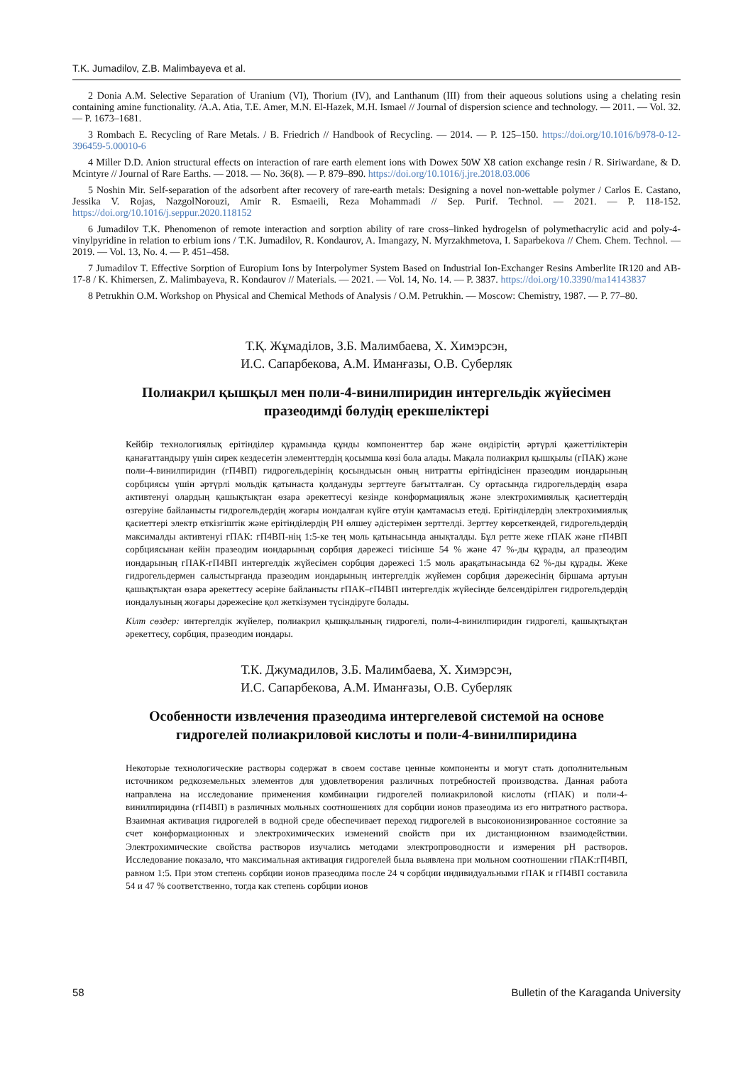T.K. Jumadilov, Z.B. Malimbayeva et al.
2 Donia A.M. Selective Separation of Uranium (VI), Thorium (IV), and Lanthanum (III) from their aqueous solutions using a chelating resin containing amine functionality. /A.A. Atia, T.E. Amer, M.N. El-Hazek, M.H. Ismael // Journal of dispersion science and technology. — 2011. — Vol. 32. — P. 1673–1681.
3 Rombach E. Recycling of Rare Metals. / B. Friedrich // Handbook of Recycling. — 2014. — P. 125–150. https://doi.org/10.1016/b978-0-12-396459-5.00010-6
4 Miller D.D. Anion structural effects on interaction of rare earth element ions with Dowex 50W X8 cation exchange resin / R. Siriwardane, & D. Mcintyre // Journal of Rare Earths. — 2018. — No. 36(8). — P. 879–890. https://doi.org/10.1016/j.jre.2018.03.006
5 Noshin Mir. Self-separation of the adsorbent after recovery of rare-earth metals: Designing a novel non-wettable polymer / Carlos E. Castano, Jessika V. Rojas, NazgolNorouzi, Amir R. Esmaeili, Reza Mohammadi // Sep. Purif. Technol. — 2021. — P. 118-152. https://doi.org/10.1016/j.seppur.2020.118152
6 Jumadilov T.K. Phenomenon of remote interaction and sorption ability of rare cross–linked hydrogelsn of polymethacrylic acid and poly-4-vinylpyridine in relation to erbium ions / T.K. Jumadilov, R. Kondaurov, A. Imangazy, N. Myrzakhmetova, I. Saparbekova // Chem. Chem. Technol. — 2019. — Vol. 13, No. 4. — P. 451–458.
7 Jumadilov T. Effective Sorption of Europium Ions by Interpolymer System Based on Industrial Ion-Exchanger Resins Amberlite IR120 and AB-17-8 / K. Khimersen, Z. Malimbayeva, R. Kondaurov // Materials. — 2021. — Vol. 14, No. 14. — P. 3837. https://doi.org/10.3390/ma14143837
8 Petrukhin O.M. Workshop on Physical and Chemical Methods of Analysis / O.M. Petrukhin. — Moscow: Chemistry, 1987. — P. 77–80.
Т.Қ. Жұмаділов, З.Б. Малимбаева, Х. Химэрсэн,
И.С. Сапарбекова, А.М. Иманғазы, О.В. Суберляк
Полиакрил қышқыл мен поли-4-винилпиридин интергельдік жүйесімен
празеодимді бөлудің ерекшеліктері
Кейбір технологиялық ерітінділер құрамында құнды компоненттер бар және өндірістің әртүрлі қажеттіліктерін қанағаттандыру үшін сирек кездесетін элементтердің қосымша көзі бола алады. Мақала полиакрил қышқылы (гПАК) және поли-4-винилпиридин (гП4ВП) гидрогельдерінің қосындысын оның нитратты ерітіндісінен празеодим иондарының сорбциясы үшін әртүрлі мольдік қатынаста қолдануды зерттеуге бағытталған. Су ортасында гидрогельдердің өзара активтенуі олардың қашықтықтан өзара әрекеттесуі кезінде конформациялық және электрохимиялық қасиеттердің өзгеруіне байланысты гидрогельдердің жоғары иондалған күйге өтуін қамтамасыз етеді. Ерітінділердің электрохимиялық қасиеттері электр өткізгіштік және ерітінділердің РН өлшеу әдістерімен зерттелді. Зерттеу көрсеткендей, гидрогельдердің максималды активтенуі гПАК: гП4ВП-нің 1:5-ке тең моль қатынасында анықталды. Бұл ретте жеке гПАК және гП4ВП сорбциясынан кейін празеодим иондарының сорбция дәрежесі тиісінше 54 % және 47 %-ды құрады, ал празеодим иондарының гПАК-гП4ВП интергелдік жүйесімен сорбция дәрежесі 1:5 моль арақатынасында 62 %-ды құрады. Жеке гидрогельдермен салыстырғанда празеодим иондарының интергелдік жүйемен сорбция дәрежесінің біршама артуын қашықтықтан өзара әрекеттесу әсеріне байланысты гПАК–гП4ВП интергелдік жүйесінде белсендірілген гидрогельдердің иондалуының жоғары дәрежесіне қол жеткізумен түсіндіруге болады.
Кілт сөздер: интергелдік жүйелер, полиакрил қышқылының гидрогелі, поли-4-винилпиридин гидрогелі, қашықтықтан әрекеттесу, сорбция, празеодим иондары.
Т.К. Джумадилов, З.Б. Малимбаева, Х. Химэрсэн,
И.С. Сапарбекова, А.М. Иманғазы, О.В. Суберляк
Особенности извлечения празеодима интергелевой системой на основе
гидрогелей полиакриловой кислоты и поли-4-винилпиридина
Некоторые технологические растворы содержат в своем составе ценные компоненты и могут стать дополнительным источником редкоземельных элементов для удовлетворения различных потребностей производства. Данная работа направлена на исследование применения комбинации гидрогелей полиакриловой кислоты (гПАК) и поли-4-винилпиридина (гП4ВП) в различных мольных соотношениях для сорбции ионов празеодима из его нитратного раствора. Взаимная активация гидрогелей в водной среде обеспечивает переход гидрогелей в высокоионизированное состояние за счет конформационных и электрохимических изменений свойств при их дистанционном взаимодействии. Электрохимические свойства растворов изучались методами электропроводности и измерения рН растворов. Исследование показало, что максимальная активация гидрогелей была выявлена при мольном соотношении гПАК:гП4ВП, равном 1:5. При этом степень сорбции ионов празеодима после 24 ч сорбции индивидуальными гПАК и гП4ВП составила 54 и 47 % соответственно, тогда как степень сорбции ионов
58 Bulletin of the Karaganda University